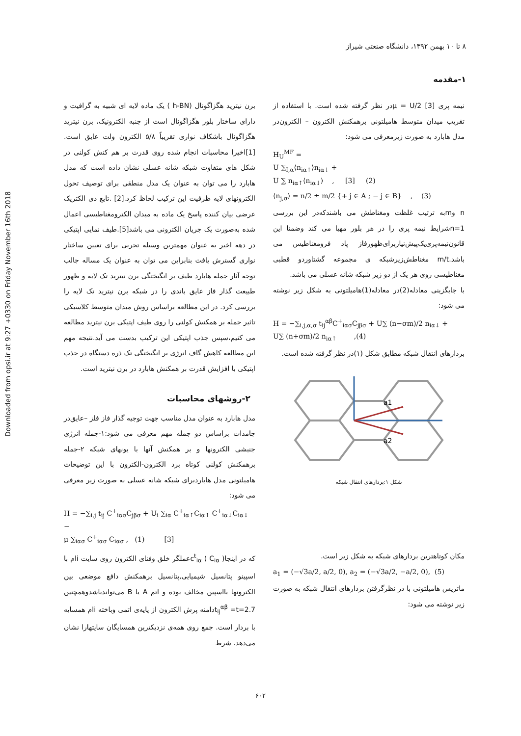Downloaded from opsi.ir at 9:27 +0330 on Friday November 16th 2018
۸ تا ۱۰ بهمن ۱۳۹۲، دانشگاه صنعتی شیراز
۱-مقدمه
برن نیترید هگزاگونال (h-BN ) یک ماده لایه ای شبیه به گرافیت و دارای ساختار بلور هگزاگونال است از جنبه الکترونیک، برن نیترید هگزاگونال باشکاف نواری تقریباً ۵/۸ الکترون ولت عایق است.[1]اخیرا محاسبات انجام شده روی قدرت بر هم کنش کولنی در شکل های متفاوت شبکه شانه عسلی نشان داده است که مدل هابارد را می توان به عنوان یک مدل منطقی برای توصیف تحول الکترونهای لایه ظرفیت این ترکیب لحاظ کرد.[2] .تابع دی الکتریک عرضی بیان کننده پاسخ یک ماده به میدان الکترومغناطیسی اعمال شده به‌صورت یک جریان الکترونی می باشد[5].طیف نمایی اپتیکی در دهه اخیر به عنوان مهمترین وسیله تجربی برای تعیین ساختار نواری گسترش یافت بنابراین می توان به عنوان یک مساله جالب توجه آثار جمله هابارد طیف بر انگیختگی برن نیترید تک لایه و ظهور طبیعت گذار فاز عایق باندی را در شبکه برن نیترید تک لایه را بررسی کرد. در این مطالعه براساس روش میدان متوسط کلاسیکی تاثیر جمله بر همکنش کولنی را روی طیف اپتیکی برن نیترید مطالعه می کنیم،سپس جذب اپتیکی این ترکیب بدست می آید.نتیجه مهم این مطالعه کاهش گاف انرژی بر انگیختگی تک ذره دستگاه در جذب اپتیکی با افزایش قدرت بر همکنش هابارد در برن نیترید است.
۲-روشهای محاسبات
مدل هابارد به عنوان مدل مناسب جهت توجیه گذار فاز فلز –عایق‌در جامدات براساس دو جمله مهم معرفی می شود:۱-جمله انرژی جنبشی الکترونها و بر همکنش آنها با یونهای شبکه ۲-جمله برهمکنش کولنی کوتاه برد الکترون-الکترون با این توضیحات هامیلتونی مدل هابارد‌برای شبکه شانه عسلی به صورت زیر معرفی می شود:
H = −∑<sub>i,j</sub> t<sub>ij</sub> C<sup>+</sup><sub>iασ</sub>C<sub>jβσ</sub> + U<sub>i</sub> ∑<sub>iα</sub> C<sup>+</sup><sub>iα↑</sub>C<sub>iα↑</sub> C<sup>+</sup><sub>iα↓</sub>C<sub>iα↓</sub> −
μ ∑<sub>iασ</sub> C<sup>+</sup><sub>iασ</sub> C<sub>iασ</sub> , (1) [3]
که در اینجا( C<sub>iα</sub> ) c<sup>t</sup><sub>iα</sub>عملگر خلق وفنای الکترون روی سایت iام با اسپینو پتانسیل شیمیایی,پتانسیل برهمکنش دافع موضعی بین الکترونها بااسپین مخالف بوده و اتم A یا B می‌تواندباشدوهمچنین t<sub>ij</sub><sup>αβ</sup> =t=2.7دامنه پرش الکترون از پایه‌ی اتمی وباخته iام همسایه با بردار است. جمع روی همه‌ی نزدیکترین همسایگان سایتهارا نشان می‌دهد. شرط
نیمه پری μ = U/2 [3]در نظر گرفته شده است. با استفاده از تقریب میدان متوسط هامیلتونی برهمکنش الکترون – الکترون‌در مدل هابارد به صورت زیرمعرفی می شود:
H<sub>U</sub><sup>MF</sup> =
U ∑<sub>I,α</sub>⟨n<sub>iα↑</sub>⟩n<sub>iα↓</sub> +
U ∑ n<sub>iα↑</sub>⟨n<sub>iα↓</sub>⟩ , [3] (2)
⟨n<sub>j,σ</sub>⟩ = n/2 ± m/2 {+ j ∈ A ; − j ∈ B} , (3)
n وmبه ترتیب غلظت ومغناطش می باشندکه‌در این بررسی n=1شرایط نیمه پری را در هر بلور مهیا می کند وضمنا این قانون‌نیمه‌پری‌یک‌پیش‌نیازبرای‌ظهورفاز پاد فرومغناطیس می باشد.m/t مغناطش‌زیرشبکه ی مجموعه گشتاوردو قطبی مغناطیسی روی هر یک از دو زیر شبکه شانه عسلی می باشد.
با جایگزینی معادله(2)در معادله(1)هامیلتونی به شکل زیر نوشته می شود:
H = −∑<sub>i,j,α,σ</sub> t<sub>ij</sub><sup>αβ</sup>C<sup>+</sup><sub>iασ</sub>C<sub>jβσ</sub> + U∑ (n−σm)/2 n<sub>iα↓</sub> +
U∑ (n+σm)/2 n<sub>iα↑</sub> ,(4)
بردارهای انتقال شبکه مطابق شکل (۱)در نظر گرفته شده است.
a1
a2
شکل ۱:بردارهای انتقال شبکه
مکان کوتاهترین بردارهای شبکه به شکل زیر است.
a<sub>1</sub> = (−√3a/2, a/2, 0), a<sub>2</sub> = (−√3a/2, −a/2, 0), (5)
ماتریس هامیلتونی با در نظرگرفتن بردارهای انتقال شبکه به صورت زیر نوشته می شود:
۶۰۲